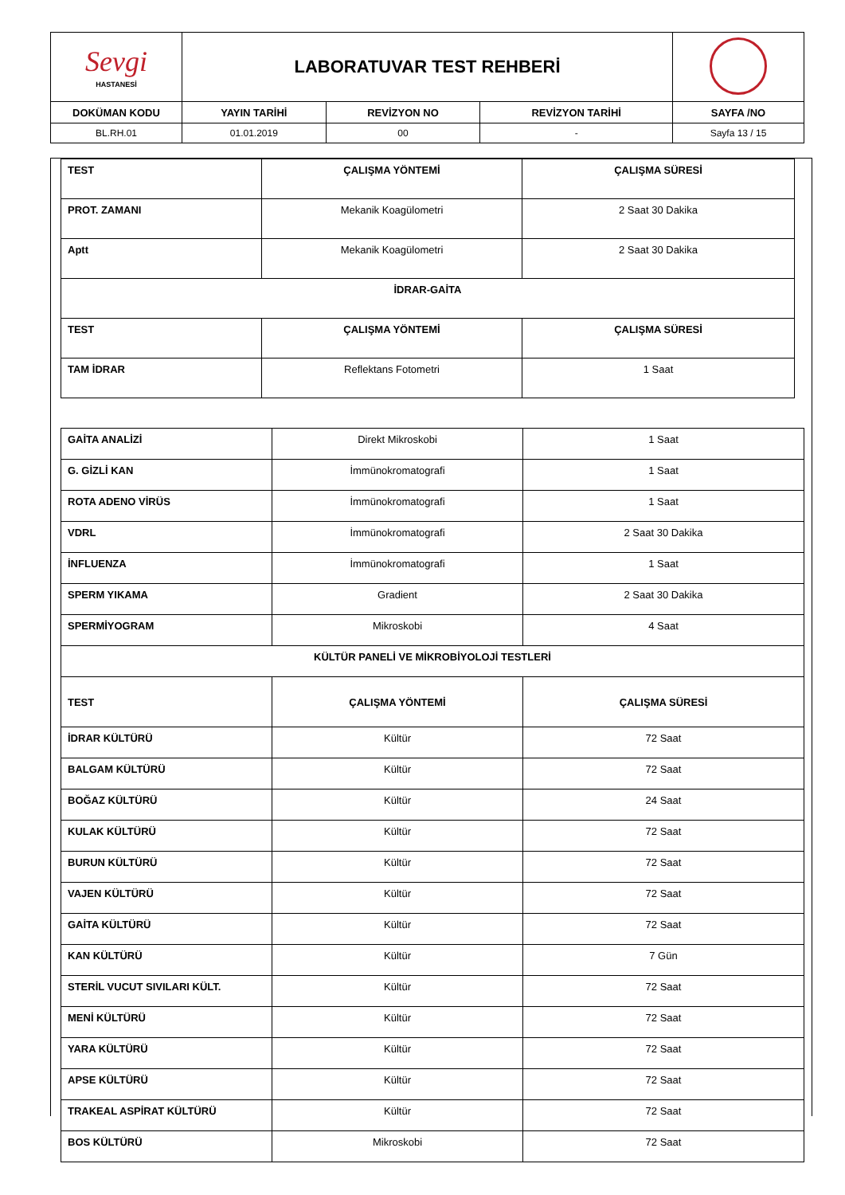| Sevgi HASTANESİ | LABORATUVAR TEST REHBERİ | | | |
| DOKÜMAN KODU | YAYIN TARİHİ | REVİZYON NO | REVİZYON TARİHİ | SAYFA /NO |
| BL.RH.01 | 01.01.2019 | 00 | - | Sayfa 13 / 15 |
| TEST | ÇALIŞMA YÖNTEMİ | ÇALIŞMA SÜRESİ |
| PROT. ZAMANI | Mekanik Koagülometri | 2 Saat 30 Dakika |
| Aptt | Mekanik Koagülometri | 2 Saat 30 Dakika |
| İDRAR-GAİTA | | |
| TEST | ÇALIŞMA YÖNTEMİ | ÇALIŞMA SÜRESİ |
| TAM İDRAR | Reflektans Fotometri | 1 Saat |
| GAİTA ANALİZİ | Direkt Mikroskobi | 1 Saat |
| G. GİZLİ KAN | İmmünokromatografi | 1 Saat |
| ROTA ADENO VİRÜS | İmmünokromatografi | 1 Saat |
| VDRL | İmmünokromatografi | 2 Saat 30 Dakika |
| İNFLUENZA | İmmünokromatografi | 1 Saat |
| SPERM YIKAMA | Gradient | 2 Saat 30 Dakika |
| SPERMİYOGRAM | Mikroskobi | 4 Saat |
| KÜLTÜR PANELİ VE MİKROBİYOLOJİ TESTLERİ | | |
| TEST | ÇALIŞMA YÖNTEMİ | ÇALIŞMA SÜRESİ |
| İDRAR KÜLTÜRÜ | Kültür | 72 Saat |
| BALGAM KÜLTÜRÜ | Kültür | 72 Saat |
| BOĞAZ KÜLTÜRÜ | Kültür | 24 Saat |
| KULAK KÜLTÜRÜ | Kültür | 72 Saat |
| BURUN KÜLTÜRÜ | Kültür | 72 Saat |
| VAJEN KÜLTÜRÜ | Kültür | 72 Saat |
| GAİTA KÜLTÜRÜ | Kültür | 72 Saat |
| KAN KÜLTÜRÜ | Kültür | 7 Gün |
| STERİL VUCUT SIVILARI KÜLT. | Kültür | 72 Saat |
| MENİ KÜLTÜRÜ | Kültür | 72 Saat |
| YARA KÜLTÜRÜ | Kültür | 72 Saat |
| APSE KÜLTÜRÜ | Kültür | 72 Saat |
| TRAKEAL ASPİRAT KÜLTÜRÜ | Kültür | 72 Saat |
| BOS KÜLTÜRÜ | Mikroskobi | 72 Saat |